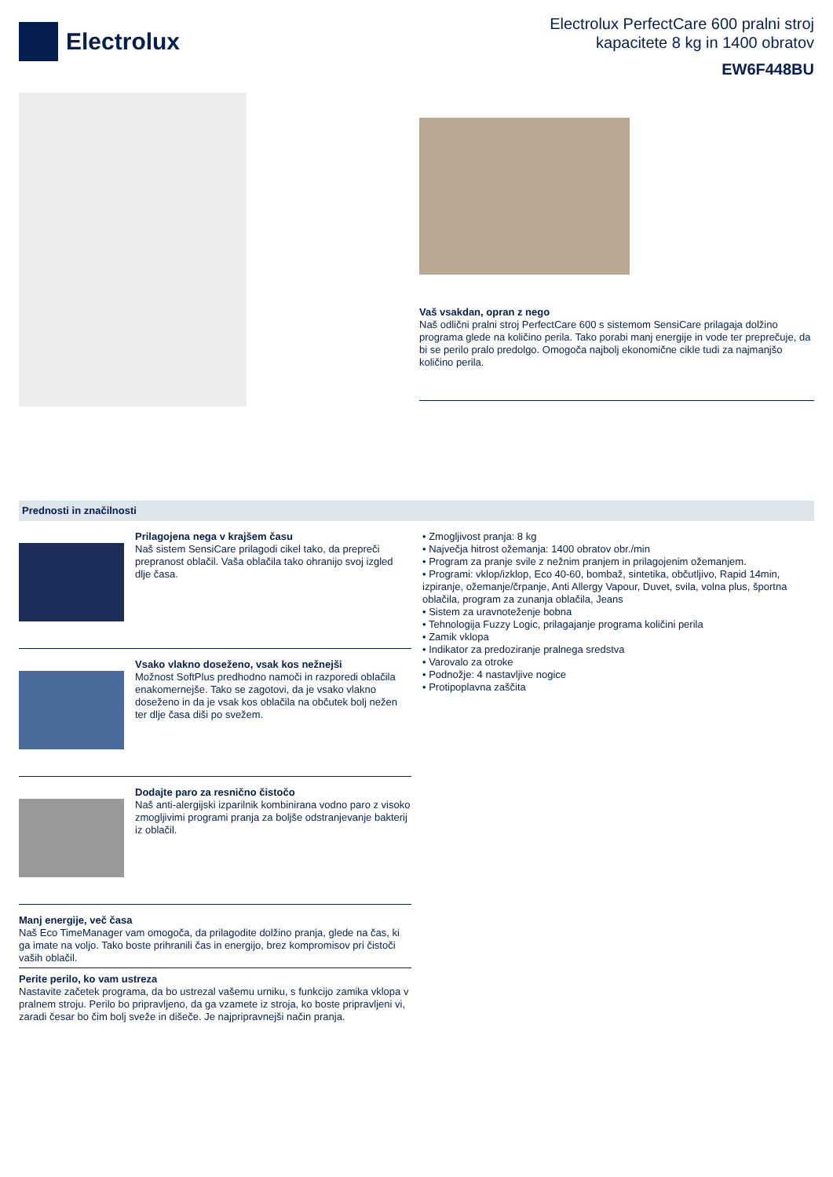Electrolux
Electrolux PerfectCare 600 pralni stroj
kapacitete 8 kg in 1400 obratov
EW6F448BU
Vaš vsakdan, opran z nego
Naš odlični pralni stroj PerfectCare 600 s sistemom SensiCare prilagaja dolžino programa glede na količino perila. Tako porabi manj energije in vode ter preprečuje, da bi se perilo pralo predolgo. Omogoča najbolj ekonomične cikle tudi za najmanjšo količino perila.
Prednosti in značilnosti
Prilagojena nega v krajšem času
Naš sistem SensiCare prilagodi cikel tako, da prepreči prepranost oblačil. Vaša oblačila tako ohranijo svoj izgled dlje časa.
Vsako vlakno doseženo, vsak kos nežnejši
Možnost SoftPlus predhodno namoči in razporedi oblačila enakomernejše. Tako se zagotovi, da je vsako vlakno doseženo in da je vsak kos oblačila na občutek bolj nežen ter dlje časa diši po svežem.
Dodajte paro za resnično čistočo
Naš anti-alergijski izparilnik kombinirana vodno paro z visoko zmogljivimi programi pranja za boljše odstranjevanje bakterij iz oblačil.
Manj energije, več časa
Naš Eco TimeManager vam omogoča, da prilagodite dolžino pranja, glede na čas, ki ga imate na voljo. Tako boste prihranili čas in energijo, brez kompromisov pri čistoči vaših oblačil.
Perite perilo, ko vam ustreza
Nastavite začetek programa, da bo ustrezal vašemu urniku, s funkcijo zamika vklopa v pralnem stroju. Perilo bo pripravljeno, da ga vzamete iz stroja, ko boste pripravljeni vi, zaradi česar bo čim bolj sveže in dišeče. Je najpripravnejši način pranja.
• Zmogljivost pranja: 8 kg
• Največja hitrost ožemanja: 1400 obratov obr./min
• Program za pranje svile z nežnim pranjem in prilagojenim ožemanjem.
• Programi: vklop/izklop, Eco 40-60, bombaž, sintetika, občutljivo, Rapid 14min, izpiranje, ožemanje/črpanje, Anti Allergy Vapour, Duvet, svila, volna plus, športna oblačila, program za zunanja oblačila, Jeans
• Sistem za uravnoteženje bobna
• Tehnologija Fuzzy Logic, prilagajanje programa količini perila
• Zamik vklopa
• Indikator za predoziranje pralnega sredstva
• Varovalo za otroke
• Podnožje: 4 nastavljive nogice
• Protipoplavna zaščita